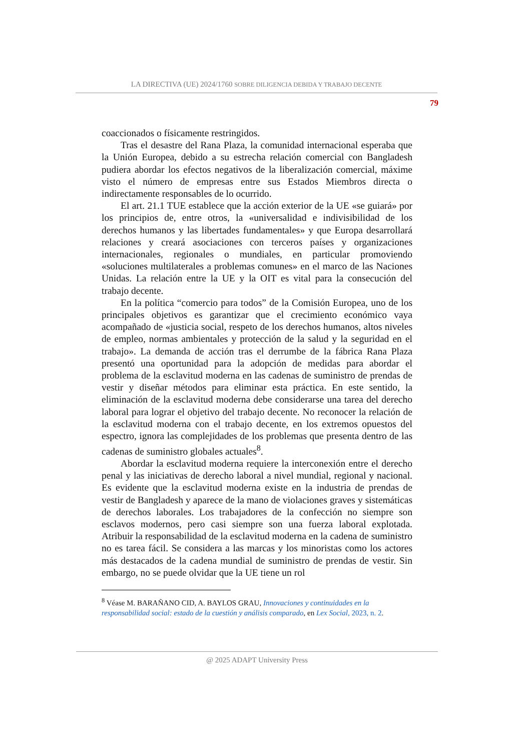LA DIRECTIVA (UE) 2024/1760 SOBRE DILIGENCIA DEBIDA Y TRABAJO DECENTE
79
coaccionados o físicamente restringidos.
Tras el desastre del Rana Plaza, la comunidad internacional esperaba que la Unión Europea, debido a su estrecha relación comercial con Bangladesh pudiera abordar los efectos negativos de la liberalización comercial, máxime visto el número de empresas entre sus Estados Miembros directa o indirectamente responsables de lo ocurrido.
El art. 21.1 TUE establece que la acción exterior de la UE «se guiará» por los principios de, entre otros, la «universalidad e indivisibilidad de los derechos humanos y las libertades fundamentales» y que Europa desarrollará relaciones y creará asociaciones con terceros países y organizaciones internacionales, regionales o mundiales, en particular promoviendo «soluciones multilaterales a problemas comunes» en el marco de las Naciones Unidas. La relación entre la UE y la OIT es vital para la consecución del trabajo decente.
En la política “comercio para todos” de la Comisión Europea, uno de los principales objetivos es garantizar que el crecimiento económico vaya acompañado de «justicia social, respeto de los derechos humanos, altos niveles de empleo, normas ambientales y protección de la salud y la seguridad en el trabajo». La demanda de acción tras el derrumbe de la fábrica Rana Plaza presentó una oportunidad para la adopción de medidas para abordar el problema de la esclavitud moderna en las cadenas de suministro de prendas de vestir y diseñar métodos para eliminar esta práctica. En este sentido, la eliminación de la esclavitud moderna debe considerarse una tarea del derecho laboral para lograr el objetivo del trabajo decente. No reconocer la relación de la esclavitud moderna con el trabajo decente, en los extremos opuestos del espectro, ignora las complejidades de los problemas que presenta dentro de las cadenas de suministro globales actuales<sup>8</sup>.
Abordar la esclavitud moderna requiere la interconexión entre el derecho penal y las iniciativas de derecho laboral a nivel mundial, regional y nacional. Es evidente que la esclavitud moderna existe en la industria de prendas de vestir de Bangladesh y aparece de la mano de violaciones graves y sistemáticas de derechos laborales. Los trabajadores de la confección no siempre son esclavos modernos, pero casi siempre son una fuerza laboral explotada. Atribuir la responsabilidad de la esclavitud moderna en la cadena de suministro no es tarea fácil. Se considera a las marcas y los minoristas como los actores más destacados de la cadena mundial de suministro de prendas de vestir. Sin embargo, no se puede olvidar que la UE tiene un rol
<sup>8</sup> Véase M. BARAÑANO CID, A. BAYLOS GRAU, Innovaciones y continuidades en la responsabilidad social: estado de la cuestión y análisis comparado, en Lex Social, 2023, n. 2.
@ 2025 ADAPT University Press